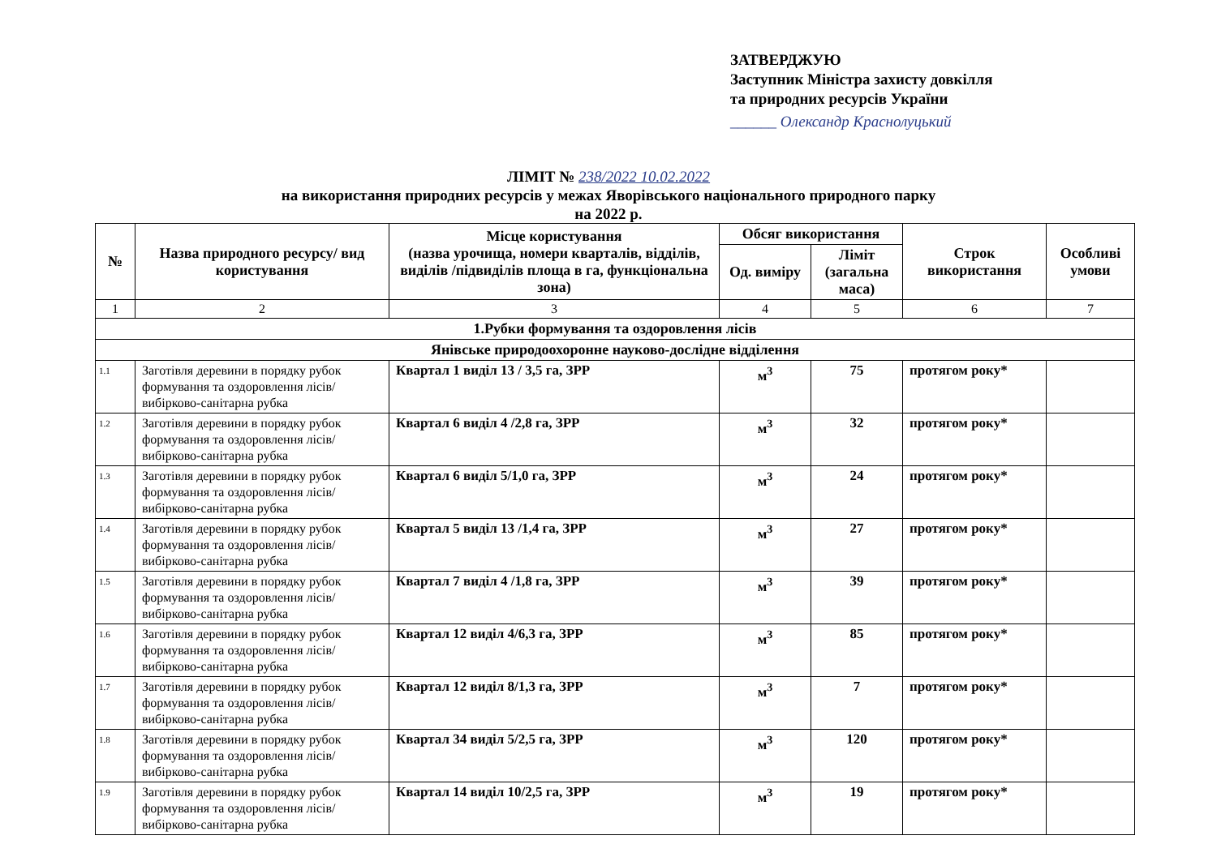ЗАТВЕРДЖУЮ
Заступник Міністра захисту довкілля
та природних ресурсів України
______ Олександр Краснолуцький
ЛІМІТ № 238/2022 10.02.2022
на використання природних ресурсів у межах Яворівського національного природного парку
на 2022 р.
| № | Назва природного ресурсу/ вид користування | Місце користування (назва урочища, номери кварталів, відділів, виділів /підвиділів площа в га, функціональна зона) | Обсяг використання | | Строк використання | Особливі умови |
| --- | --- | --- | --- | --- | --- | --- |
| | | | Од. виміру | Ліміт (загальна маса) | | |
| 1 | 2 | 3 | 4 | 5 | 6 | 7 |
| 1.Рубки формування та оздоровлення лісів | | | | | | |
| Янівське природоохоронне науково-дослідне відділення | | | | | | |
| 1.1 | Заготівля деревини в порядку рубок формування та оздоровлення лісів/вибірково-санітарна рубка | Квартал 1 виділ 13 / 3,5 га, ЗРР | м<sup>3</sup> | 75 | протягом року* | |
| 1.2 | Заготівля деревини в порядку рубок формування та оздоровлення лісів/вибірково-санітарна рубка | Квартал 6 виділ 4 /2,8 га, ЗРР | м<sup>3</sup> | 32 | протягом року* | |
| 1.3 | Заготівля деревини в порядку рубок формування та оздоровлення лісів/вибірково-санітарна рубка | Квартал 6 виділ 5/1,0 га, ЗРР | м<sup>3</sup> | 24 | протягом року* | |
| 1.4 | Заготівля деревини в порядку рубок формування та оздоровлення лісів/вибірково-санітарна рубка | Квартал 5 виділ 13 /1,4 га, ЗРР | м<sup>3</sup> | 27 | протягом року* | |
| 1.5 | Заготівля деревини в порядку рубок формування та оздоровлення лісів/вибірково-санітарна рубка | Квартал 7 виділ 4 /1,8 га, ЗРР | м<sup>3</sup> | 39 | протягом року* | |
| 1.6 | Заготівля деревини в порядку рубок формування та оздоровлення лісів/вибірково-санітарна рубка | Квартал 12 виділ 4/6,3 га, ЗРР | м<sup>3</sup> | 85 | протягом року* | |
| 1.7 | Заготівля деревини в порядку рубок формування та оздоровлення лісів/вибірково-санітарна рубка | Квартал 12 виділ 8/1,3 га, ЗРР | м<sup>3</sup> | 7 | протягом року* | |
| 1.8 | Заготівля деревини в порядку рубок формування та оздоровлення лісів/вибірково-санітарна рубка | Квартал 34 виділ 5/2,5 га, ЗРР | м<sup>3</sup> | 120 | протягом року* | |
| 1.9 | Заготівля деревини в порядку рубок формування та оздоровлення лісів/вибірково-санітарна рубка | Квартал 14 виділ 10/2,5 га, ЗРР | м<sup>3</sup> | 19 | протягом року* | |